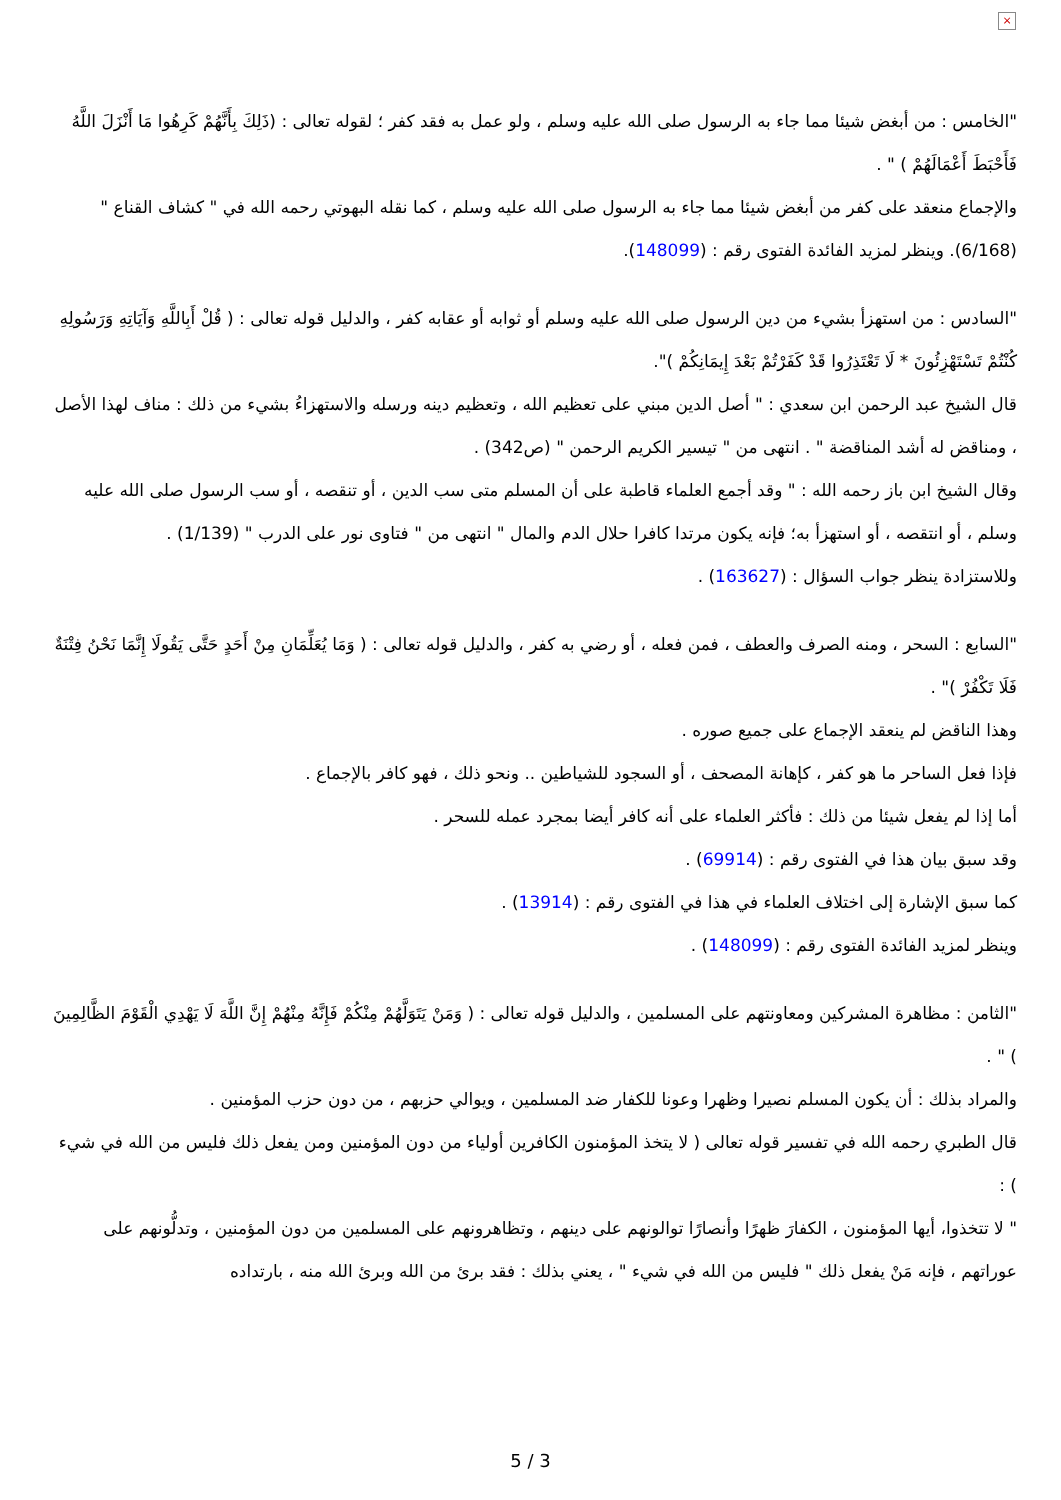×
"الخامس : من أبغض شيئا مما جاء به الرسول صلى الله عليه وسلم ، ولو عمل به فقد كفر ؛ لقوله تعالى : (ذَلِكَ بِأَنَّهُمْ كَرِهُوا مَا أَنْزَلَ اللَّهُ فَأَحْبَطَ أَعْمَالَهُمْ ) " .
والإجماع منعقد على كفر من أبغض شيئا مما جاء به الرسول صلى الله عليه وسلم ، كما نقله البهوتي رحمه الله في " كشاف القناع " (6/168). وينظر لمزيد الفائدة الفتوى رقم : (148099).
"السادس : من استهزأ بشيء من دين الرسول صلى الله عليه وسلم أو ثوابه أو عقابه كفر ، والدليل قوله تعالى : ( قُلْ أَبِاللَّهِ وَآيَاتِهِ وَرَسُولِهِ كُنْتُمْ تَسْتَهْزِئُونَ * لَا تَعْتَذِرُوا قَدْ كَفَرْتُمْ بَعْدَ إِيمَانِكُمْ )".
قال الشيخ عبد الرحمن ابن سعدي : " أصل الدين مبني على تعظيم الله ، وتعظيم دينه ورسله والاستهزاءُ بشيء من ذلك : مناف لهذا الأصل ، ومناقض له أشد المناقضة " . انتهى من " تيسير الكريم الرحمن " (ص342) .
وقال الشيخ ابن باز رحمه الله : " وقد أجمع العلماء قاطبة على أن المسلم متى سب الدين ، أو تنقصه ، أو سب الرسول صلى الله عليه وسلم ، أو انتقصه ، أو استهزأ به؛ فإنه يكون مرتدا كافرا حلال الدم والمال " انتهى من " فتاوى نور على الدرب " (1/139) .
وللاستزادة ينظر جواب السؤال : (163627) .
"السابع : السحر ، ومنه الصرف والعطف ، فمن فعله ، أو رضي به كفر ، والدليل قوله تعالى : ( وَمَا يُعَلِّمَانِ مِنْ أَحَدٍ حَتَّى يَقُولَا إِنَّمَا نَحْنُ فِتْنَةٌ فَلَا تَكْفُرْ )" .
وهذا الناقض لم ينعقد الإجماع على جميع صوره .
فإذا فعل الساحر ما هو كفر ، كإهانة المصحف ، أو السجود للشياطين .. ونحو ذلك ، فهو كافر بالإجماع .
أما إذا لم يفعل شيئا من ذلك : فأكثر العلماء على أنه كافر أيضا بمجرد عمله للسحر .
وقد سبق بيان هذا في الفتوى رقم : (69914) .
كما سبق الإشارة إلى اختلاف العلماء في هذا في الفتوى رقم : (13914) .
وينظر لمزيد الفائدة الفتوى رقم : (148099) .
"الثامن : مظاهرة المشركين ومعاونتهم على المسلمين ، والدليل قوله تعالى : ( وَمَنْ يَتَوَلَّهُمْ مِنْكُمْ فَإِنَّهُ مِنْهُمْ إِنَّ اللَّهَ لَا يَهْدِي الْقَوْمَ الظَّالِمِينَ ) " .
والمراد بذلك : أن يكون المسلم نصيرا وظهرا وعونا للكفار ضد المسلمين ، ويوالي حزبهم ، من دون حزب المؤمنين .
قال الطبري رحمه الله في تفسير قوله تعالى ( لا يتخذ المؤمنون الكافرين أولياء من دون المؤمنين ومن يفعل ذلك فليس من الله في شيء ) :
" لا تتخذوا، أيها المؤمنون ، الكفارَ ظهرًا وأنصارًا توالونهم على دينهم ، وتظاهرونهم على المسلمين من دون المؤمنين ، وتدلُّونهم على عوراتهم ، فإنه مَنْ يفعل ذلك " فليس من الله في شيء " ، يعني بذلك : فقد برئ من الله وبرئ الله منه ، بارتداده
5 / 3